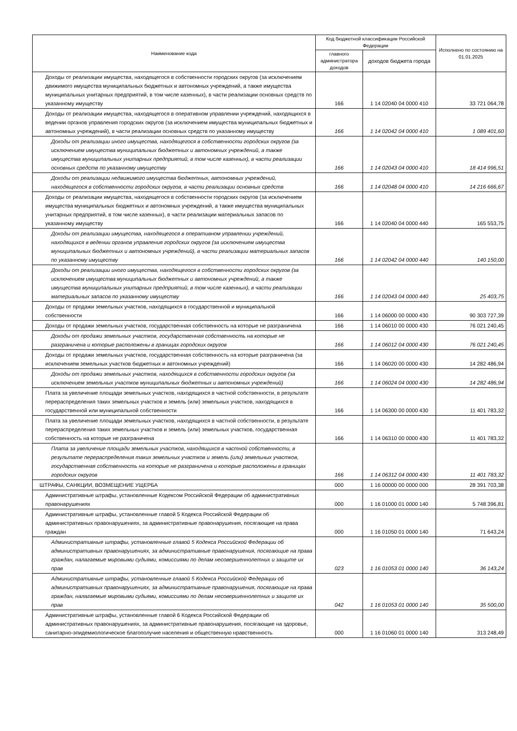| Наименование кода | Код бюджетной классификации Российской Федерации | | Исполнено по состоянию на 01.01.2025 |
| --- | --- | --- | --- |
| | главного администратора доходов | доходов бюджета города | |
| Доходы от реализации имущества, находящегося в собственности городских округов (за исключением движимого имущества муниципальных бюджетных и автономных учреждений, а также имущества муниципальных унитарных предприятий, в том числе казенных), в части реализации основных средств по указанному имуществу | 166 | 1 14 02040 04 0000 410 | 33 721 064,78 |
| Доходы от реализации имущества, находящегося в оперативном управлении учреждений, находящихся в ведении органов управления городских округов (за исключением имущества муниципальных бюджетных и автономных учреждений), в части реализации основных средств по указанному имуществу | 166 | 1 14 02042 04 0000 410 | 1 089 401,60 |
| Доходы от реализации иного имущества, находящегося в собственности городских округов (за исключением имущества муниципальных бюджетных и автономных учреждений, а также имущества муниципальных унитарных предприятий, в том числе казенных), в части реализации основных средств по указанному имуществу | 166 | 1 14 02043 04 0000 410 | 18 414 996,51 |
| Доходы от реализации недвижимого имущества бюджетных, автономных учреждений, находящегося в собственности городских округов, в части реализации основных средств | 166 | 1 14 02048 04 0000 410 | 14 216 666,67 |
| Доходы от реализации имущества, находящегося в собственности городских округов (за исключением имущества муниципальных бюджетных и автономных учреждений, а также имущества муниципальных унитарных предприятий, в том числе казенных), в части реализации материальных запасов по указанному имуществу | 166 | 1 14 02040 04 0000 440 | 165 553,75 |
| Доходы от реализации имущества, находящегося в оперативном управлении учреждений, находящихся в ведении органов управления городских округов (за исключением имущества муниципальных бюджетных и автономных учреждений), в части реализации материальных запасов по указанному имуществу | 166 | 1 14 02042 04 0000 440 | 140 150,00 |
| Доходы от реализации иного имущества, находящегося в собственности городских округов (за исключением имущества муниципальных бюджетных и автономных учреждений, а также имущества муниципальных унитарных предприятий, в том числе казенных), в части реализации материальных запасов по указанному имуществу | 166 | 1 14 02043 04 0000 440 | 25 403,75 |
| Доходы от продажи земельных участков, находящихся в государственной и муниципальной собственности | 166 | 1 14 06000 00 0000 430 | 90 303 727,39 |
| Доходы от продажи земельных участков, государственная собственность на которые не разграничена | 166 | 1 14 06010 00 0000 430 | 76 021 240,45 |
| Доходы от продажи земельных участков, государственная собственность на которые не разграничена и которые расположены в границах городских округов | 166 | 1 14 06012 04 0000 430 | 76 021 240,45 |
| Доходы от продажи земельных участков, государственная собственность на которые разграничена (за исключением земельных участков бюджетных и автономных учреждений) | 166 | 1 14 06020 00 0000 430 | 14 282 486,94 |
| Доходы от продажи земельных участков, находящихся в собственности городских округов (за исключением земельных участков муниципальных бюджетных и автономных учреждений) | 166 | 1 14 06024 04 0000 430 | 14 282 486,94 |
| Плата за увеличение площади земельных участков, находящихся в частной собственности, в результате перераспределения таких земельных участков и земель (или) земельных участков, находящихся в государственной или муниципальной собственности | 166 | 1 14 06300 00 0000 430 | 11 401 783,32 |
| Плата за увеличение площади земельных участков, находящихся в частной собственности, в результате перераспределения таких земельных участков и земель (или) земельных участков, государственная собственность на которые не разграничена | 166 | 1 14 06310 00 0000 430 | 11 401 783,32 |
| Плата за увеличение площади земельных участков, находящихся в частной собственности, в результате перераспределения таких земельных участков и земель (или) земельных участков, государственная собственность на которые не разграничена и которые расположены в границах городских округов | 166 | 1 14 06312 04 0000 430 | 11 401 783,32 |
| ШТРАФЫ, САНКЦИИ, ВОЗМЕЩЕНИЕ УЩЕРБА | 000 | 1 16 00000 00 0000 000 | 28 391 703,38 |
| Административные штрафы, установленные Кодексом Российской Федерации об административных правонарушениях | 000 | 1 16 01000 01 0000 140 | 5 748 396,81 |
| Административные штрафы, установленные главой 5 Кодекса Российской Федерации об административных правонарушениях, за административные правонарушения, посягающие на права граждан | 000 | 1 16 01050 01 0000 140 | 71 643,24 |
| Административные штрафы, установленные главой 5 Кодекса Российской Федерации об административных правонарушениях, за административные правонарушения, посягающие на права граждан, налагаемые мировыми судьями, комиссиями по делам несовершеннолетних и защите их прав | 023 | 1 16 01053 01 0000 140 | 36 143,24 |
| Административные штрафы, установленные главой 5 Кодекса Российской Федерации об административных правонарушениях, за административные правонарушения, посягающие на права граждан, налагаемые мировыми судьями, комиссиями по делам несовершеннолетних и защите их прав | 042 | 1 16 01053 01 0000 140 | 35 500,00 |
| Административные штрафы, установленные главой 6 Кодекса Российской Федерации об административных правонарушениях, за административные правонарушения, посягающие на здоровье, санитарно-эпидемиологическое благополучие населения и общественную нравственность | 000 | 1 16 01060 01 0000 140 | 313 248,49 |